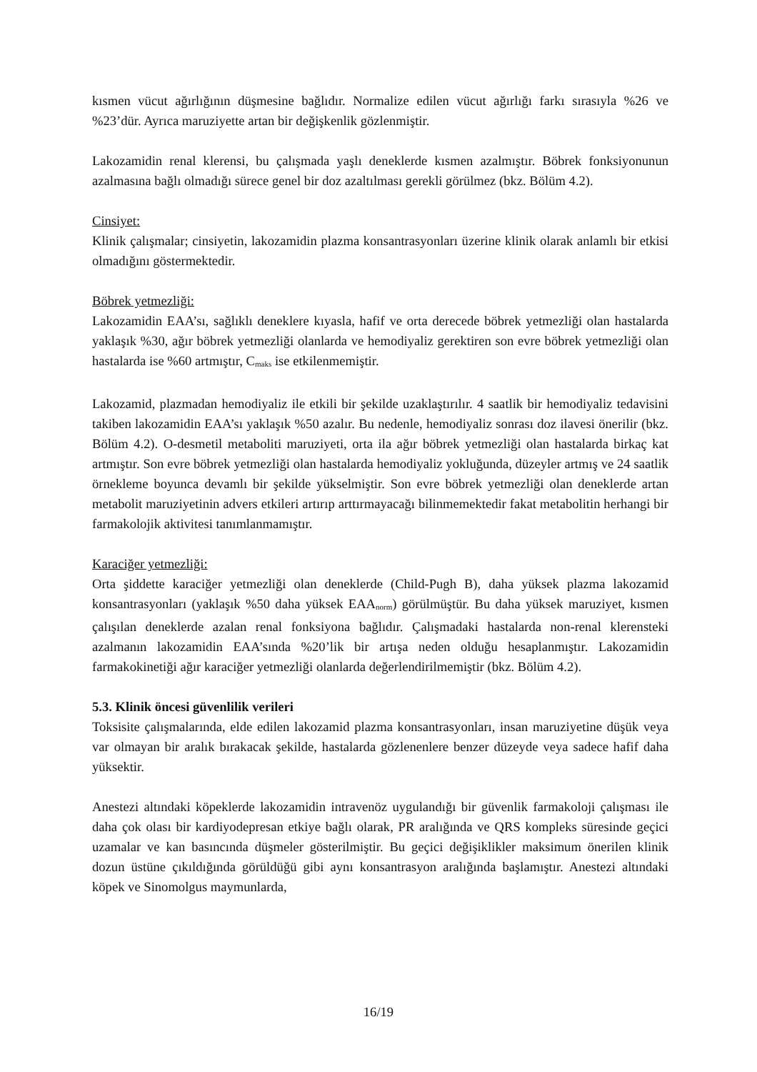kısmen vücut ağırlığının düşmesine bağlıdır. Normalize edilen vücut ağırlığı farkı sırasıyla %26 ve %23’dür. Ayrıca maruziyette artan bir değişkenlik gözlenmiştir.
Lakozamidin renal klerensi, bu çalışmada yaşlı deneklerde kısmen azalmıştır. Böbrek fonksiyonunun azalmasına bağlı olmadığı sürece genel bir doz azaltılması gerekli görülmez (bkz. Bölüm 4.2).
Cinsiyet:
Klinik çalışmalar; cinsiyetin, lakozamidin plazma konsantrasyonları üzerine klinik olarak anlamlı bir etkisi olmadığını göstermektedir.
Böbrek yetmezliği:
Lakozamidin EAA’sı, sağlıklı deneklere kıyasla, hafif ve orta derecede böbrek yetmezliği olan hastalarda yaklaşık %30, ağır böbrek yetmezliği olanlarda ve hemodiyaliz gerektiren son evre böbrek yetmezliği olan hastalarda ise %60 artmıştır, C<sub>maks</sub> ise etkilenmemiştir.
Lakozamid, plazmadan hemodiyaliz ile etkili bir şekilde uzaklaştırılır. 4 saatlik bir hemodiyaliz tedavisini takiben lakozamidin EAA’sı yaklaşık %50 azalır. Bu nedenle, hemodiyaliz sonrası doz ilavesi önerilir (bkz. Bölüm 4.2). O-desmetil metaboliti maruziyeti, orta ila ağır böbrek yetmezliği olan hastalarda birkaç kat artmıştır. Son evre böbrek yetmezliği olan hastalarda hemodiyaliz yokluğunda, düzeyler artmış ve 24 saatlik örnekleme boyunca devamlı bir şekilde yükselmiştir. Son evre böbrek yetmezliği olan deneklerde artan metabolit maruziyetinin advers etkileri artırıp arttırmayacağı bilinmemektedir fakat metabolitin herhangi bir farmakolojik aktivitesi tanımlanmamıştır.
Karaciğer yetmezliği:
Orta şiddette karaciğer yetmezliği olan deneklerde (Child-Pugh B), daha yüksek plazma lakozamid konsantrasyonları (yaklaşık %50 daha yüksek EAA<sub>norm</sub>) görülmüştür. Bu daha yüksek maruziyet, kısmen çalışılan deneklerde azalan renal fonksiyona bağlıdır. Çalışmadaki hastalarda non-renal klerensteki azalmanın lakozamidin EAA’sında %20’lik bir artışa neden olduğu hesaplanmıştır. Lakozamidin farmakokinetiği ağır karaciğer yetmezliği olanlarda değerlendirilmemiştir (bkz. Bölüm 4.2).
5.3. Klinik öncesi güvenlilik verileri
Toksisite çalışmalarında, elde edilen lakozamid plazma konsantrasyonları, insan maruziyetine düşük veya var olmayan bir aralık bırakacak şekilde, hastalarda gözlenenlere benzer düzeyde veya sadece hafif daha yüksektir.
Anestezi altındaki köpeklerde lakozamidin intravenöz uygulandığı bir güvenlik farmakoloji çalışması ile daha çok olası bir kardiyodepresan etkiye bağlı olarak, PR aralığında ve QRS kompleks süresinde geçici uzamalar ve kan basıncında düşmeler gösterilmiştir. Bu geçici değişiklikler maksimum önerilen klinik dozun üstüne çıkıldığında görüldüğü gibi aynı konsantrasyon aralığında başlamıştır. Anestezi altındaki köpek ve Sinomolgus maymunlarda,
16/19